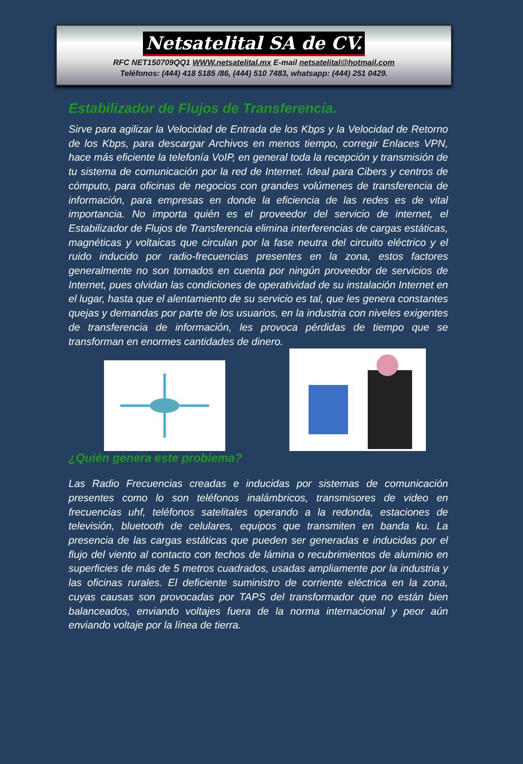Netsatelital SA de CV.
RFC NET150709QQ1 WWW.netsatelital.mx E-mail netsatelital@hotmail.com
Teléfonos: (444) 418 5185 /86, (444) 510 7483, whatsapp: (444) 251 0429.
Estabilizador de Flujos de Transferencia.
Sirve para agilizar la Velocidad de Entrada de los Kbps y la Velocidad de Retorno de los Kbps, para descargar Archivos en menos tiempo, corregir Enlaces VPN, hace más eficiente la telefonía VoIP, en general toda la recepción y transmisión de tu sistema de comunicación por la red de Internet. Ideal para Cibers y centros de cómputo, para oficinas de negocios con grandes volúmenes de transferencia de información, para empresas en donde la eficiencia de las redes es de vital importancia. No importa quién es el proveedor del servicio de internet, el Estabilizador de Flujos de Transferencia elimina interferencias de cargas estáticas, magnéticas y voltaicas que circulan por la fase neutra del circuito eléctrico y el ruido inducido por radio-frecuencias presentes en la zona, estos factores generalmente no son tomados en cuenta por ningún proveedor de servicios de Internet, pues olvidan las condiciones de operatividad de su instalación Internet en el lugar, hasta que el alentamiento de su servicio es tal, que les genera constantes quejas y demandas por parte de los usuarios, en la industria con niveles exigentes de transferencia de información, les provoca pérdidas de tiempo que se transforman en enormes cantidades de dinero.
¿Quién genera este problema?
Las Radio Frecuencias creadas e inducidas por sistemas de comunicación presentes como lo son teléfonos inalámbricos, transmisores de video en frecuencias uhf, teléfonos satelitales operando a la redonda, estaciones de televisión, bluetooth de celulares, equipos que transmiten en banda ku. La presencia de las cargas estáticas que pueden ser generadas e inducidas por el flujo del viento al contacto con techos de lámina o recubrimientos de aluminio en superficies de más de 5 metros cuadrados, usadas ampliamente por la industria y las oficinas rurales. El deficiente suministro de corriente eléctrica en la zona, cuyas causas son provocadas por TAPS del transformador que no están bien balanceados, enviando voltajes fuera de la norma internacional y peor aún enviando voltaje por la línea de tierra.